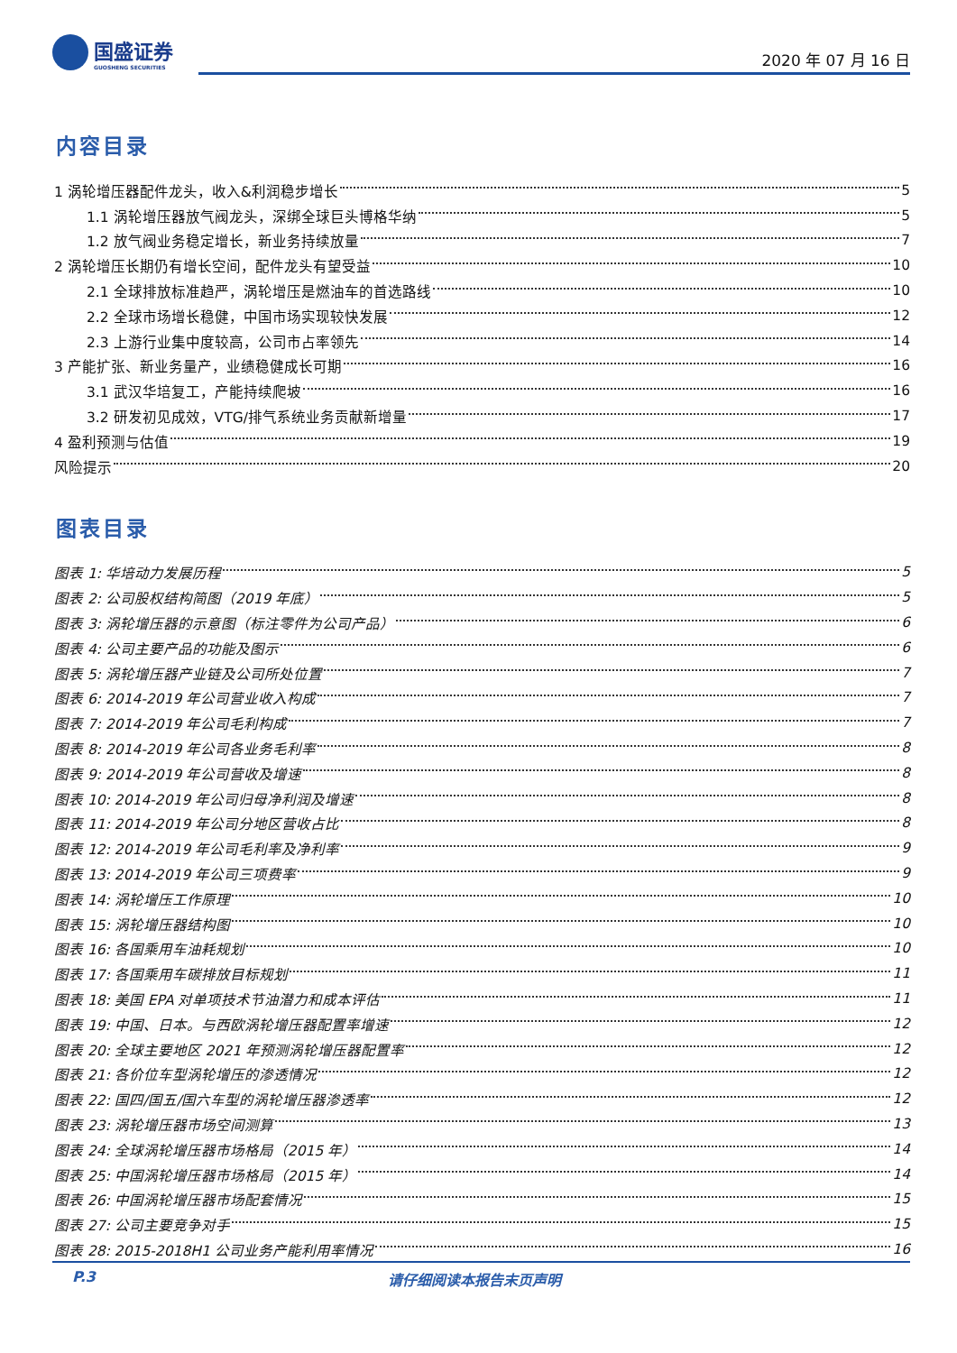国盛证券
GUOSHENG SECURITIES
2020 年 07 月 16 日
内容目录
1 涡轮增压器配件龙头，收入&利润稳步增长 5
1.1 涡轮增压器放气阀龙头，深绑全球巨头博格华纳 5
1.2 放气阀业务稳定增长，新业务持续放量 7
2 涡轮增压长期仍有增长空间，配件龙头有望受益 10
2.1 全球排放标准趋严，涡轮增压是燃油车的首选路线 10
2.2 全球市场增长稳健，中国市场实现较快发展 12
2.3 上游行业集中度较高，公司市占率领先 14
3 产能扩张、新业务量产，业绩稳健成长可期 16
3.1 武汉华培复工，产能持续爬坡 16
3.2 研发初见成效，VTG/排气系统业务贡献新增量 17
4 盈利预测与估值 19
风险提示 20
图表目录
图表 1: 华培动力发展历程 5
图表 2: 公司股权结构简图（2019 年底） 5
图表 3: 涡轮增压器的示意图（标注零件为公司产品） 6
图表 4: 公司主要产品的功能及图示 6
图表 5: 涡轮增压器产业链及公司所处位置 7
图表 6: 2014-2019 年公司营业收入构成 7
图表 7: 2014-2019 年公司毛利构成 7
图表 8: 2014-2019 年公司各业务毛利率 8
图表 9: 2014-2019 年公司营收及增速 8
图表 10: 2014-2019 年公司归母净利润及增速 8
图表 11: 2014-2019 年公司分地区营收占比 8
图表 12: 2014-2019 年公司毛利率及净利率 9
图表 13: 2014-2019 年公司三项费率 9
图表 14: 涡轮增压工作原理 10
图表 15: 涡轮增压器结构图 10
图表 16: 各国乘用车油耗规划 10
图表 17: 各国乘用车碳排放目标规划 11
图表 18: 美国 EPA 对单项技术节油潜力和成本评估 11
图表 19: 中国、日本。与西欧涡轮增压器配置率增速 12
图表 20: 全球主要地区 2021 年预测涡轮增压器配置率 12
图表 21: 各价位车型涡轮增压的渗透情况 12
图表 22: 国四/国五/国六车型的涡轮增压器渗透率 12
图表 23: 涡轮增压器市场空间测算 13
图表 24: 全球涡轮增压器市场格局（2015 年） 14
图表 25: 中国涡轮增压器市场格局（2015 年） 14
图表 26: 中国涡轮增压器市场配套情况 15
图表 27: 公司主要竞争对手 15
图表 28: 2015-2018H1 公司业务产能利用率情况 16
P.3 请仔细阅读本报告末页声明